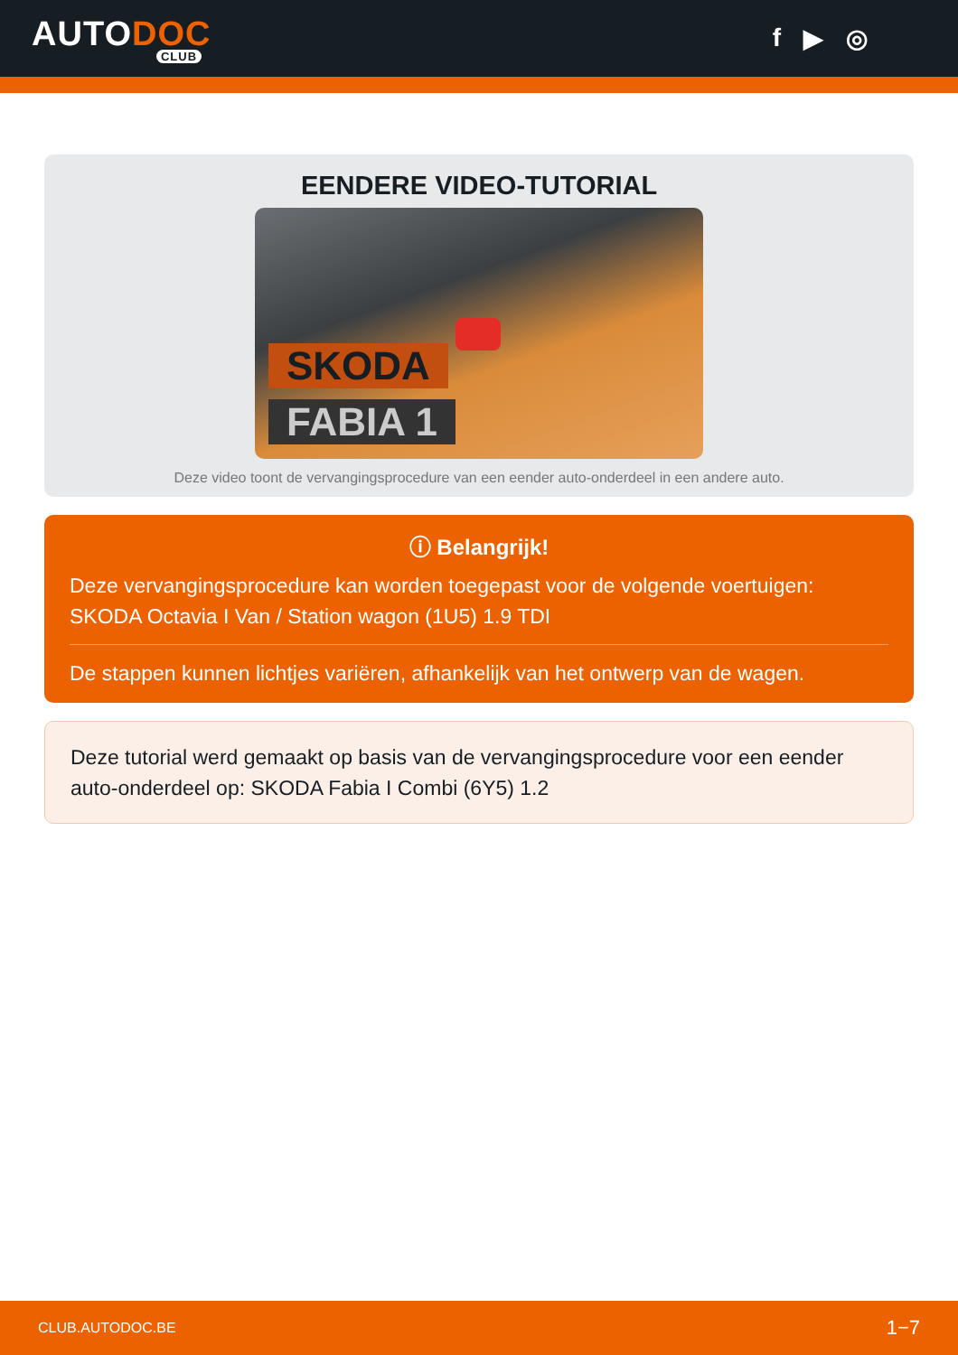AUTODOC
CLUB
f ▶ ◎
EENDERE VIDEO-TUTORIAL
SKODA
FABIA 1
Deze video toont de vervangingsprocedure van een eender auto-onderdeel in een andere auto.
ⓘ Belangrijk!
Deze vervangingsprocedure kan worden toegepast voor de volgende voertuigen: SKODA Octavia I Van / Station wagon (1U5) 1.9 TDI
De stappen kunnen lichtjes variëren, afhankelijk van het ontwerp van de wagen.
Deze tutorial werd gemaakt op basis van de vervangingsprocedure voor een eender auto-onderdeel op: SKODA Fabia I Combi (6Y5) 1.2
CLUB.AUTODOC.BE 1−7